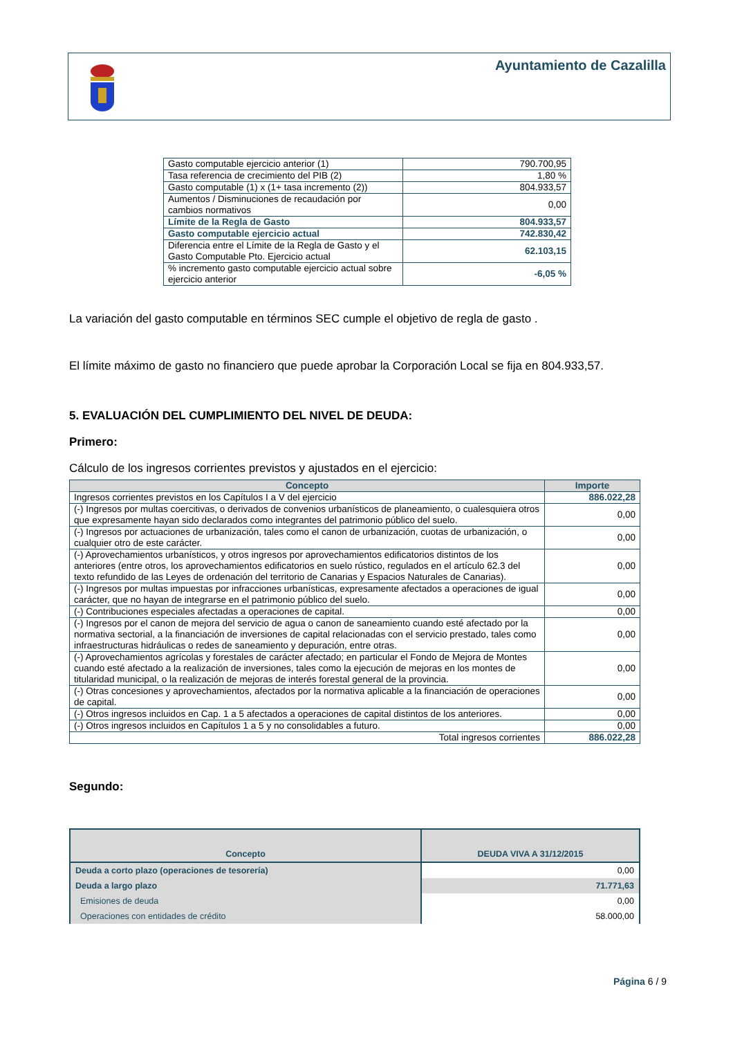Ayuntamiento de Cazalilla
| Gasto computable ejercicio anterior (1) | 790.700,95 |
| Tasa referencia de crecimiento del PIB (2) | 1,80 % |
| Gasto computable (1) x (1+ tasa incremento (2)) | 804.933,57 |
| Aumentos / Disminuciones de recaudación por cambios normativos | 0,00 |
| Límite de la Regla de Gasto | 804.933,57 |
| Gasto computable ejercicio actual | 742.830,42 |
| Diferencia entre el Límite de la Regla de Gasto y el Gasto Computable Pto. Ejercicio actual | 62.103,15 |
| % incremento gasto computable ejercicio actual sobre ejercicio anterior | -6,05 % |
La variación del gasto computable en términos SEC cumple el objetivo de regla de gasto .
El límite máximo de gasto no financiero que puede aprobar la Corporación Local se fija en 804.933,57.
5. EVALUACIÓN DEL CUMPLIMIENTO DEL NIVEL DE DEUDA:
Primero:
Cálculo de los ingresos corrientes previstos y ajustados en el ejercicio:
| Concepto | Importe |
| --- | --- |
| Ingresos corrientes previstos en los Capítulos I a V del ejercicio | 886.022,28 |
| (-) Ingresos por multas coercitivas, o derivados de convenios urbanísticos de planeamiento, o cualesquiera otros que expresamente hayan sido declarados como integrantes del patrimonio público del suelo. | 0,00 |
| (-) Ingresos por actuaciones de urbanización, tales como el canon de urbanización, cuotas de urbanización, o cualquier otro de este carácter. | 0,00 |
| (-) Aprovechamientos urbanísticos, y otros ingresos por aprovechamientos edificatorios distintos de los anteriores (entre otros, los aprovechamientos edificatorios en suelo rústico, regulados en el artículo 62.3 del texto refundido de las Leyes de ordenación del territorio de Canarias y Espacios Naturales de Canarias). | 0,00 |
| (-) Ingresos por multas impuestas por infracciones urbanísticas, expresamente afectados a operaciones de igual carácter, que no hayan de integrarse en el patrimonio público del suelo. | 0,00 |
| (-) Contribuciones especiales afectadas a operaciones de capital. | 0,00 |
| (-) Ingresos por el canon de mejora del servicio de agua o canon de saneamiento cuando esté afectado por la normativa sectorial, a la financiación de inversiones de capital relacionadas con el servicio prestado, tales como infraestructuras hidráulicas o redes de saneamiento y depuración, entre otras. | 0,00 |
| (-) Aprovechamientos agrícolas y forestales de carácter afectado; en particular el Fondo de Mejora de Montes cuando esté afectado a la realización de inversiones, tales como la ejecución de mejoras en los montes de titularidad municipal, o la realización de mejoras de interés forestal general de la provincia. | 0,00 |
| (-) Otras concesiones y aprovechamientos, afectados por la normativa aplicable a la financiación de operaciones de capital. | 0,00 |
| (-) Otros ingresos incluidos en Cap. 1 a 5 afectados a operaciones de capital distintos de los anteriores. | 0,00 |
| (-) Otros ingresos incluidos en Capítulos 1 a 5 y no consolidables a futuro. | 0,00 |
| Total ingresos corrientes | 886.022,28 |
Segundo:
| Concepto | DEUDA VIVA A 31/12/2015 |
| --- | --- |
| Deuda a corto plazo (operaciones de tesorería) | 0,00 |
| Deuda a largo plazo | 71.771,63 |
| Emisiones de deuda | 0,00 |
| Operaciones con entidades de crédito | 58.000,00 |
Página 6 / 9